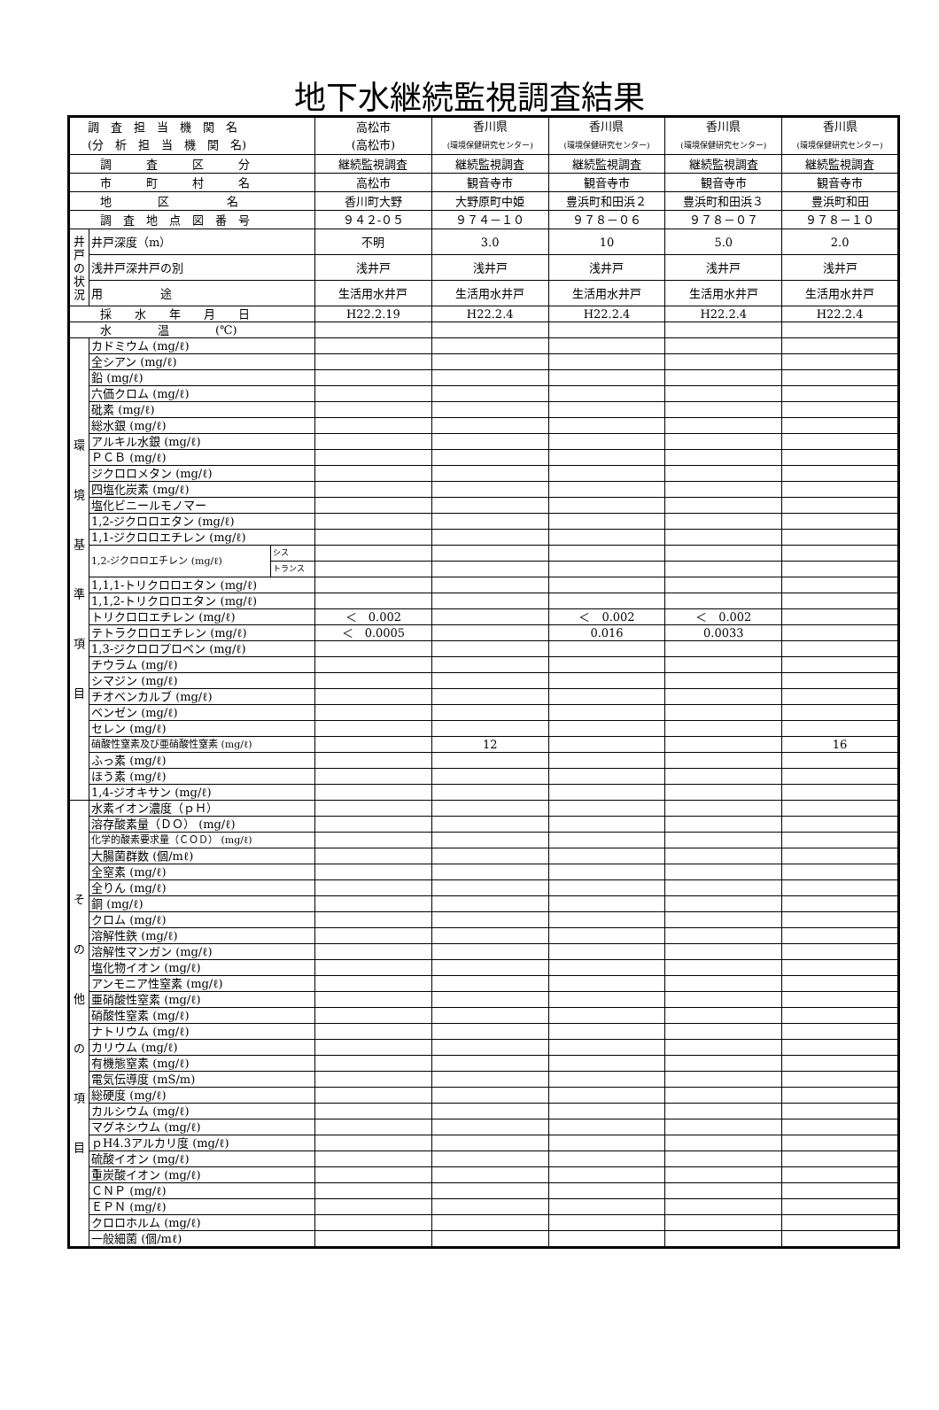地下水継続監視調査結果
| 調 査 担 当 機 関 名 (分 析 担 当 機 関 名) | | | 高松市 (高松市) | 香川県 (環境保健研究センター) | 香川県 (環境保健研究センター) | 香川県 (環境保健研究センター) | 香川県 (環境保健研究センター) |
| 調 査 区 分 | | | 継続監視調査 | 継続監視調査 | 継続監視調査 | 継続監視調査 | 継続監視調査 |
| 市 町 村 名 | | | 高松市 | 観音寺市 | 観音寺市 | 観音寺市 | 観音寺市 |
| 地 区 名 | | | 香川町大野 | 大野原町中姫 | 豊浜町和田浜２ | 豊浜町和田浜３ | 豊浜町和田 |
| 調 査 地 点 図 番 号 | | | ９４２-０５ | ９７４－１０ | ９７８－０６ | ９７８－０７ | ９７８－１０ |
| 井 戸 の 状 況 | 井戸深度（m） | | 不明 | 3.0 | 10 | 5.0 | 2.0 |
| | 浅井戸深井戸の別 | | 浅井戸 | 浅井戸 | 浅井戸 | 浅井戸 | 浅井戸 |
| | 用 途 | | 生活用水井戸 | 生活用水井戸 | 生活用水井戸 | 生活用水井戸 | 生活用水井戸 |
| 採 水 年 月 日 | | | H22.2.19 | H22.2.4 | H22.2.4 | H22.2.4 | H22.2.4 |
| 水 温 (℃) | | | | | | | |
| 環 境 基 準 項 目 | カドミウム (mg/ℓ) | | | | | | |
| | 全シアン (mg/ℓ) | | | | | | |
| | 鉛 (mg/ℓ) | | | | | | |
| | 六価クロム (mg/ℓ) | | | | | | |
| | 砒素 (mg/ℓ) | | | | | | |
| | 総水銀 (mg/ℓ) | | | | | | |
| | アルキル水銀 (mg/ℓ) | | | | | | |
| | ＰＣＢ (mg/ℓ) | | | | | | |
| | ジクロロメタン (mg/ℓ) | | | | | | |
| | 四塩化炭素 (mg/ℓ) | | | | | | |
| | 塩化ビニールモノマー | | | | | | |
| | 1,2-ジクロロエタン (mg/ℓ) | | | | | | |
| | 1,1-ジクロロエチレン (mg/ℓ) | | | | | | |
| | 1,2-ジクロロエチレン (mg/ℓ) | シス | | | | | |
| | | トランス | | | | | |
| | 1,1,1-トリクロロエタン (mg/ℓ) | | | | | | |
| | 1,1,2-トリクロロエタン (mg/ℓ) | | | | | | |
| | トリクロロエチレン (mg/ℓ) | | ＜ 0.002 | | ＜ 0.002 | ＜ 0.002 | |
| | テトラクロロエチレン (mg/ℓ) | | ＜ 0.0005 | | 0.016 | 0.0033 | |
| | 1,3-ジクロロプロペン (mg/ℓ) | | | | | | |
| | チウラム (mg/ℓ) | | | | | | |
| | シマジン (mg/ℓ) | | | | | | |
| | チオベンカルブ (mg/ℓ) | | | | | | |
| | ベンゼン (mg/ℓ) | | | | | | |
| | セレン (mg/ℓ) | | | | | | |
| | 硝酸性窒素及び亜硝酸性窒素 (mg/ℓ) | | | 12 | | | 16 |
| | ふっ素 (mg/ℓ) | | | | | | |
| | ほう素 (mg/ℓ) | | | | | | |
| | 1,4-ジオキサン (mg/ℓ) | | | | | | |
| そ の 他 の 項 目 | 水素イオン濃度（ｐＨ） | | | | | | |
| | 溶存酸素量（ＤＯ） (mg/ℓ) | | | | | | |
| | 化学的酸素要求量（ＣＯＤ） (mg/ℓ) | | | | | | |
| | 大腸菌群数 (個/mℓ) | | | | | | |
| | 全窒素 (mg/ℓ) | | | | | | |
| | 全りん (mg/ℓ) | | | | | | |
| | 銅 (mg/ℓ) | | | | | | |
| | クロム (mg/ℓ) | | | | | | |
| | 溶解性鉄 (mg/ℓ) | | | | | | |
| | 溶解性マンガン (mg/ℓ) | | | | | | |
| | 塩化物イオン (mg/ℓ) | | | | | | |
| | アンモニア性窒素 (mg/ℓ) | | | | | | |
| | 亜硝酸性窒素 (mg/ℓ) | | | | | | |
| | 硝酸性窒素 (mg/ℓ) | | | | | | |
| | ナトリウム (mg/ℓ) | | | | | | |
| | カリウム (mg/ℓ) | | | | | | |
| | 有機態窒素 (mg/ℓ) | | | | | | |
| | 電気伝導度 (mS/m) | | | | | | |
| | 総硬度 (mg/ℓ) | | | | | | |
| | カルシウム (mg/ℓ) | | | | | | |
| | マグネシウム (mg/ℓ) | | | | | | |
| | ｐH4.3アルカリ度 (mg/ℓ) | | | | | | |
| | 硫酸イオン (mg/ℓ) | | | | | | |
| | 重炭酸イオン (mg/ℓ) | | | | | | |
| | ＣＮＰ (mg/ℓ) | | | | | | |
| | ＥＰＮ (mg/ℓ) | | | | | | |
| | クロロホルム (mg/ℓ) | | | | | | |
| | 一般細菌 (個/mℓ) | | | | | | |